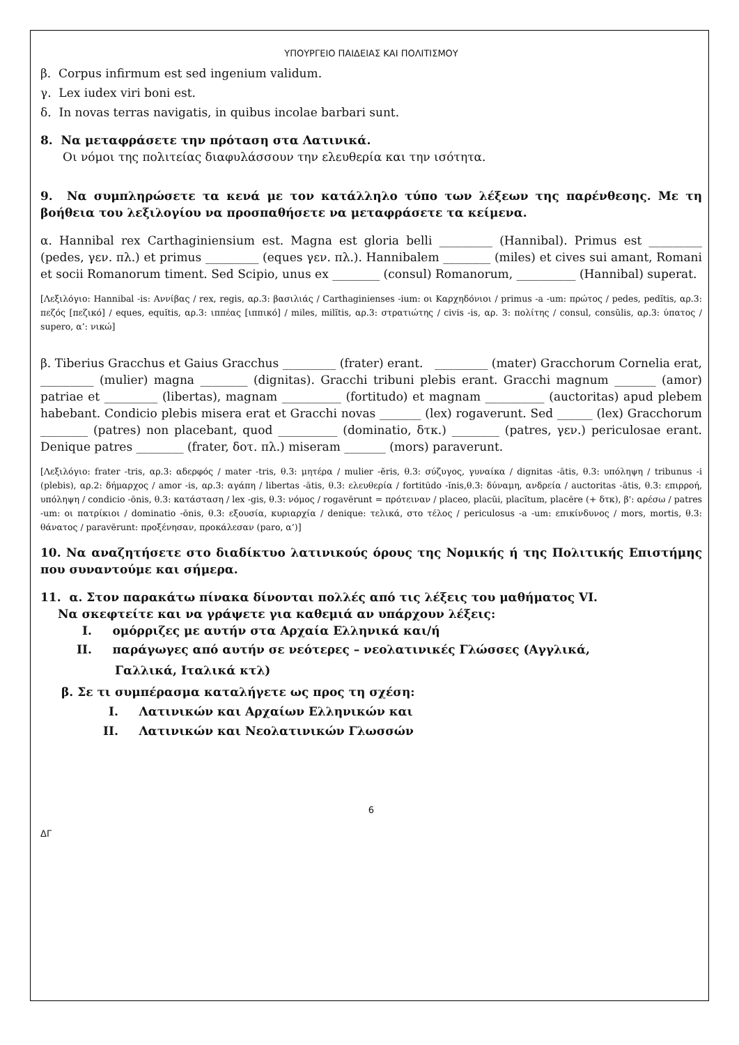ΥΠΟΥΡΓΕΙΟ ΠΑΙΔΕΙΑΣ ΚΑΙ ΠΟΛΙΤΙΣΜΟΥ
β. Corpus infirmum est sed ingenium validum.
γ. Lex iudex viri boni est.
δ. In novas terras navigatis, in quibus incolae barbari sunt.
8. Να μεταφράσετε την πρόταση στα Λατινικά.
Οι νόμοι της πολιτείας διαφυλάσσουν την ελευθερία και την ισότητα.
9. Να συμπληρώσετε τα κενά με τον κατάλληλο τύπο των λέξεων της παρένθεσης. Με τη βοήθεια του λεξιλογίου να προσπαθήσετε να μεταφράσετε τα κείμενα.
α. Hannibal rex Carthaginiensium est. Magna est gloria belli _________ (Hannibal). Primus est _________ (pedes, γεν. πλ.) et primus _________ (eques γεν. πλ.). Hannibalem ________ (miles) et cives sui amant, Romani et socii Romanorum timent. Sed Scipio, unus ex ________ (consul) Romanorum, __________ (Hannibal) superat.
[Λεξιλόγιο: Hannibal -is: Αννίβας / rex, regis, αρ.3: βασιλιάς / Carthaginienses -ium: οι Καρχηδόνιοι / primus -a -um: πρώτος / pedes, pedĭtis, αρ.3: πεζός [πεζικό] / eques, equĭtis, αρ.3: ιππέας [ιππικό] / miles, milĭtis, αρ.3: στρατιώτης / civis -is, αρ. 3: πολίτης / consul, consŭlis, αρ.3: ύπατος / supero, α’: νικώ]
β. Tiberius Gracchus et Gaius Gracchus _________ (frater) erant. _________ (mater) Gracchorum Cornelia erat, _________ (mulier) magna ________ (dignitas). Gracchi tribuni plebis erant. Gracchi magnum _______ (amor) patriae et _________ (libertas), magnam __________ (fortitudo) et magnam __________ (auctoritas) apud plebem habebant. Condicio plebis misera erat et Gracchi novas _______ (lex) rogaverunt. Sed ______ (lex) Gracchorum ________ (patres) non placebant, quod __________ (dominatio, δτκ.) ________ (patres, γεν.) periculosae erant. Denique patres ________ (frater, δοτ. πλ.) miseram _______ (mors) paraverunt.
[Λεξιλόγιο: frater -tris, αρ.3: αδερφός / mater -tris, θ.3: μητέρα / mulier -ĕris, θ.3: σύζυγος, γυναίκα / dignitas -ātis, θ.3: υπόληψη / tribunus -i (plebis), αρ.2: δήμαρχος / amor -is, αρ.3: αγάπη / libertas -ātis, θ.3: ελευθερία / fortitūdo -ĭnis,θ.3: δύναμη, ανδρεία / auctoritas -ātis, θ.3: επιρροή, υπόληψη / condicio -ōnis, θ.3: κατάσταση / lex -gis, θ.3: νόμος / rogavērunt = πρότειναν / placeo, placŭi, placĭtum, placēre (+ δτκ), β': αρέσω / patres -um: οι πατρίκιοι / dominatio -ōnis, θ.3: εξουσία, κυριαρχία / denique: τελικά, στο τέλος / periculosus -a -um: επικίνδυνος / mors, mortis, θ.3: θάνατος / paravērunt: προξένησαν, προκάλεσαν (paro, α’)]
10. Να αναζητήσετε στο διαδίκτυο λατινικούς όρους της Νομικής ή της Πολιτικής Επιστήμης που συναντούμε και σήμερα.
11. α. Στον παρακάτω πίνακα δίνονται πολλές από τις λέξεις του μαθήματος VI.
Να σκεφτείτε και να γράψετε για καθεμιά αν υπάρχουν λέξεις:
I. ομόρριζες με αυτήν στα Αρχαία Ελληνικά και/ή
II. παράγωγες από αυτήν σε νεότερες – νεολατινικές Γλώσσες (Αγγλικά,
Γαλλικά, Ιταλικά κτλ)
β. Σε τι συμπέρασμα καταλήγετε ως προς τη σχέση:
I. Λατινικών και Αρχαίων Ελληνικών και
II. Λατινικών και Νεολατινικών Γλωσσών
6
ΔΓ